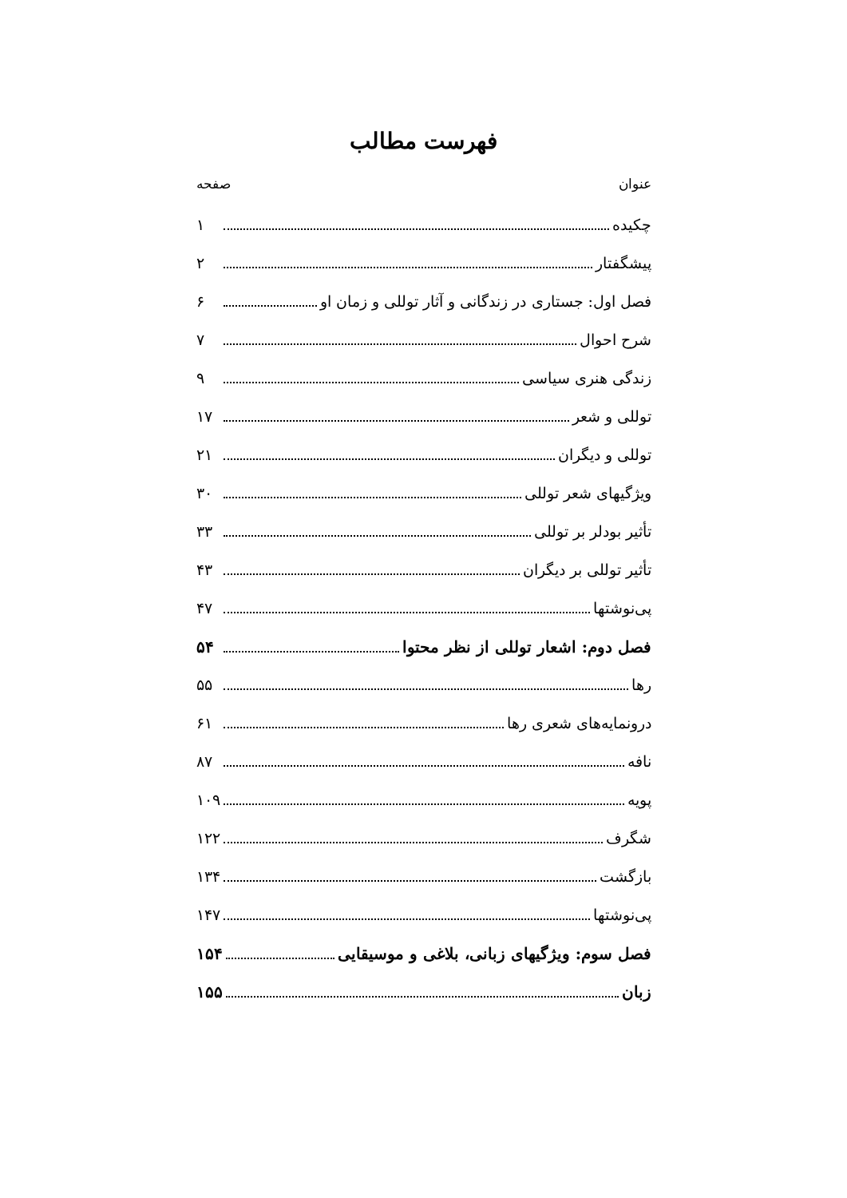فهرست مطالب
عنوان صفحه
چکیده ۱
پیشگفتار ۲
فصل اول: جستاری در زندگانی و آثار توللی و زمان او ۶
شرح احوال ۷
زندگی هنری سیاسی ۹
توللی و شعر ۱۷
توللی و دیگران ۲۱
ویژگیهای شعر توللی ۳۰
تأثیر بودلر بر توللی ۳۳
تأثیر توللی بر دیگران ۴۳
پی‌نوشتها ۴۷
فصل دوم: اشعار توللی از نظر محتوا ۵۴
رها ۵۵
درونمایه‌های شعری رها ۶۱
نافه ۸۷
پویه ۱۰۹
شگرف ۱۲۲
بازگشت ۱۳۴
پی‌نوشتها ۱۴۷
فصل سوم: ویژگیهای زبانی، بلاغی و موسیقایی ۱۵۴
زبان ۱۵۵